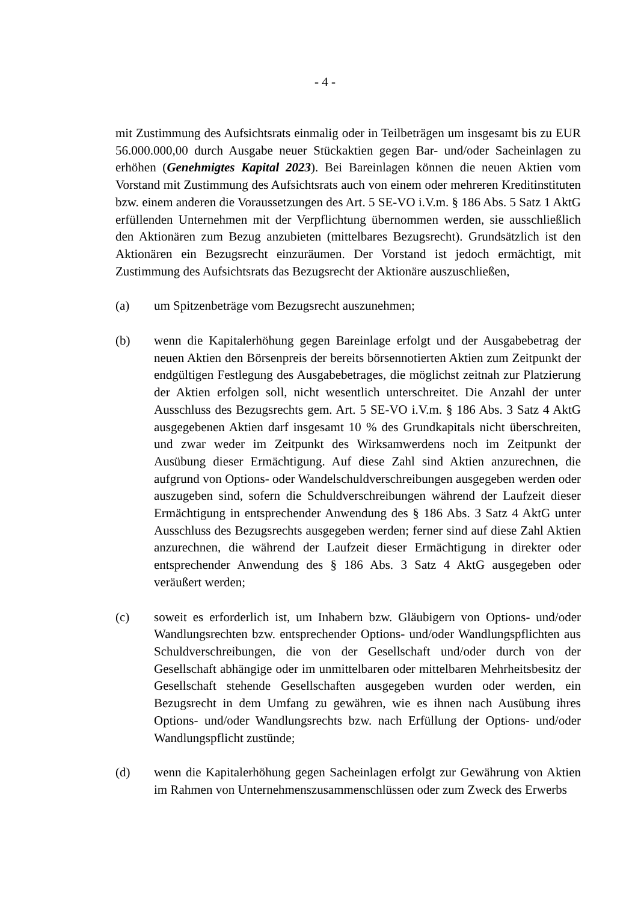- 4 -
mit Zustimmung des Aufsichtsrats einmalig oder in Teilbeträgen um insgesamt bis zu EUR 56.000.000,00 durch Ausgabe neuer Stückaktien gegen Bar- und/oder Sacheinlagen zu erhöhen (Genehmigtes Kapital 2023). Bei Bareinlagen können die neuen Aktien vom Vorstand mit Zustimmung des Aufsichtsrats auch von einem oder mehreren Kreditinstituten bzw. einem anderen die Voraussetzungen des Art. 5 SE-VO i.V.m. § 186 Abs. 5 Satz 1 AktG erfüllenden Unternehmen mit der Verpflichtung übernommen werden, sie ausschließlich den Aktionären zum Bezug anzubieten (mittelbares Bezugsrecht). Grundsätzlich ist den Aktionären ein Bezugsrecht einzuräumen. Der Vorstand ist jedoch ermächtigt, mit Zustimmung des Aufsichtsrats das Bezugsrecht der Aktionäre auszuschließen,
(a) um Spitzenbeträge vom Bezugsrecht auszunehmen;
(b) wenn die Kapitalerhöhung gegen Bareinlage erfolgt und der Ausgabebetrag der neuen Aktien den Börsenpreis der bereits börsennotierten Aktien zum Zeitpunkt der endgültigen Festlegung des Ausgabebetrages, die möglichst zeitnah zur Platzierung der Aktien erfolgen soll, nicht wesentlich unterschreitet. Die Anzahl der unter Ausschluss des Bezugsrechts gem. Art. 5 SE-VO i.V.m. § 186 Abs. 3 Satz 4 AktG ausgegebenen Aktien darf insgesamt 10 % des Grundkapitals nicht überschreiten, und zwar weder im Zeitpunkt des Wirksamwerdens noch im Zeitpunkt der Ausübung dieser Ermächtigung. Auf diese Zahl sind Aktien anzurechnen, die aufgrund von Options- oder Wandelschuldverschreibungen ausgegeben werden oder auszugeben sind, sofern die Schuldverschreibungen während der Laufzeit dieser Ermächtigung in entsprechender Anwendung des § 186 Abs. 3 Satz 4 AktG unter Ausschluss des Bezugsrechts ausgegeben werden; ferner sind auf diese Zahl Aktien anzurechnen, die während der Laufzeit dieser Ermächtigung in direkter oder entsprechender Anwendung des § 186 Abs. 3 Satz 4 AktG ausgegeben oder veräußert werden;
(c) soweit es erforderlich ist, um Inhabern bzw. Gläubigern von Options- und/oder Wandlungsrechten bzw. entsprechender Options- und/oder Wandlungspflichten aus Schuldverschreibungen, die von der Gesellschaft und/oder durch von der Gesellschaft abhängige oder im unmittelbaren oder mittelbaren Mehrheitsbesitz der Gesellschaft stehende Gesellschaften ausgegeben wurden oder werden, ein Bezugsrecht in dem Umfang zu gewähren, wie es ihnen nach Ausübung ihres Options- und/oder Wandlungsrechts bzw. nach Erfüllung der Options- und/oder Wandlungspflicht zustünde;
(d) wenn die Kapitalerhöhung gegen Sacheinlagen erfolgt zur Gewährung von Aktien im Rahmen von Unternehmenszusammenschlüssen oder zum Zweck des Erwerbs